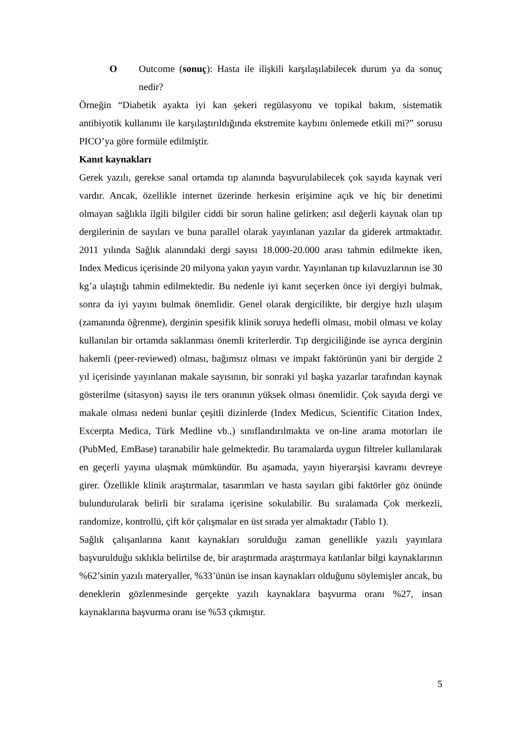O Outcome (sonuç): Hasta ile ilişkili karşılaşılabilecek durum ya da sonuç nedir?
Örneğin “Diabetik ayakta iyi kan şekeri regülasyonu ve topikal bakım, sistematik antibiyotik kullanımı ile karşılaştırıldığında ekstremite kaybını önlemede etkili mi?” sorusu PICO’ya göre formüle edilmiştir.
Kanıt kaynakları
Gerek yazılı, gerekse sanal ortamda tıp alanında başvurulabilecek çok sayıda kaynak veri vardır. Ancak, özellikle internet üzerinde herkesin erişimine açık ve hiç bir denetimi olmayan sağlıkla ilgili bilgiler ciddi bir sorun haline gelirken; asıl değerli kaynak olan tıp dergilerinin de sayıları ve buna parallel olarak yayınlanan yazılar da giderek artmaktadır. 2011 yılında Sağlık alanındaki dergi sayısı 18.000-20.000 arası tahmin edilmekte iken, Index Medicus içerisinde 20 milyona yakın yayın vardır. Yayınlanan tıp kılavuzlarının ise 30 kg’a ulaştığı tahmin edilmektedir. Bu nedenle iyi kanıt seçerken önce iyi dergiyi bulmak, sonra da iyi yayını bulmak önemlidir. Genel olarak dergicilikte, bir dergiye hızlı ulaşım (zamanında öğrenme), derginin spesifik klinik soruya hedefli olması, mobil olması ve kolay kullanılan bir ortamda saklanması önemli kriterlerdir. Tıp dergiciliğinde ise ayrıca derginin hakemli (peer-reviewed) olması, bağımsız olması ve impakt faktörünün yani bir dergide 2 yıl içerisinde yayınlanan makale sayısının, bir sonraki yıl başka yazarlar tarafından kaynak gösterilme (sitasyon) sayısı ile ters oranının yüksek olması önemlidir. Çok sayıda dergi ve makale olması nedeni bunlar çeşitli dizinlerde (Index Medicus, Scientific Citation Index, Excerpta Medica, Türk Medline vb..) sınıflandırılmakta ve on-line arama motorları ile (PubMed, EmBase) taranabilir hale gelmektedir. Bu taramalarda uygun filtreler kullanılarak en geçerli yayına ulaşmak mümkündür. Bu aşamada, yayın hiyerarşisi kavramı devreye girer. Özellikle klinik araştırmalar, tasarımları ve hasta sayıları gibi faktörler göz önünde bulundurularak belirli bir sıralama içerisine sokulabilir. Bu sıralamada Çok merkezli, randomize, kontrollü, çift kör çalışmalar en üst sırada yer almaktadır (Tablo 1).
Sağlık çalışanlarına kanıt kaynakları sorulduğu zaman genellikle yazılı yayınlara başvurulduğu sıklıkla belirtilse de, bir araştırmada araştırmaya katılanlar bilgi kaynaklarının %62’sinin yazılı materyaller, %33’ünün ise insan kaynakları olduğunu söylemişler ancak, bu deneklerin gözlenmesinde gerçekte yazılı kaynaklara başvurma oranı %27, insan kaynaklarına başvurma oranı ise %53 çıkmıştır.
5